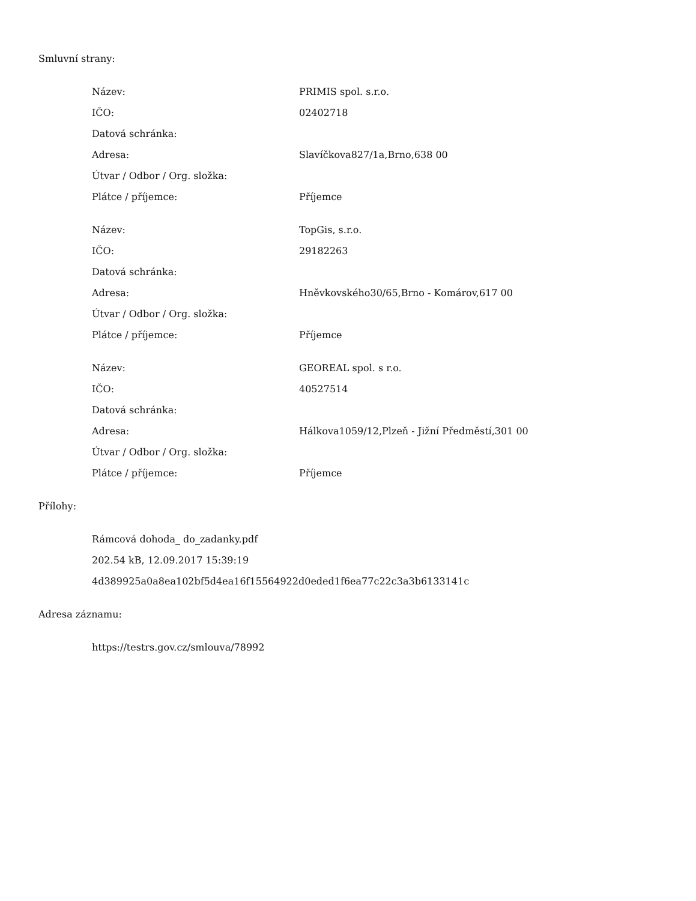Smluvní strany:
| Název: | PRIMIS spol. s.r.o. |
| IČO: | 02402718 |
| Datová schránka: | |
| Adresa: | Slavíčkova827/1a,Brno,638 00 |
| Útvar / Odbor / Org. složka: | |
| Plátce / příjemce: | Příjemce |
| Název: | TopGis, s.r.o. |
| IČO: | 29182263 |
| Datová schránka: | |
| Adresa: | Hněvkovského30/65,Brno - Komárov,617 00 |
| Útvar / Odbor / Org. složka: | |
| Plátce / příjemce: | Příjemce |
| Název: | GEOREAL spol. s r.o. |
| IČO: | 40527514 |
| Datová schránka: | |
| Adresa: | Hálkova1059/12,Plzeň - Jižní Předměstí,301 00 |
| Útvar / Odbor / Org. složka: | |
| Plátce / příjemce: | Příjemce |
Přílohy:
Rámcová dohoda_ do_zadanky.pdf
202.54 kB, 12.09.2017 15:39:19
4d389925a0a8ea102bf5d4ea16f15564922d0eded1f6ea77c22c3a3b6133141c
Adresa záznamu:
https://testrs.gov.cz/smlouva/78992